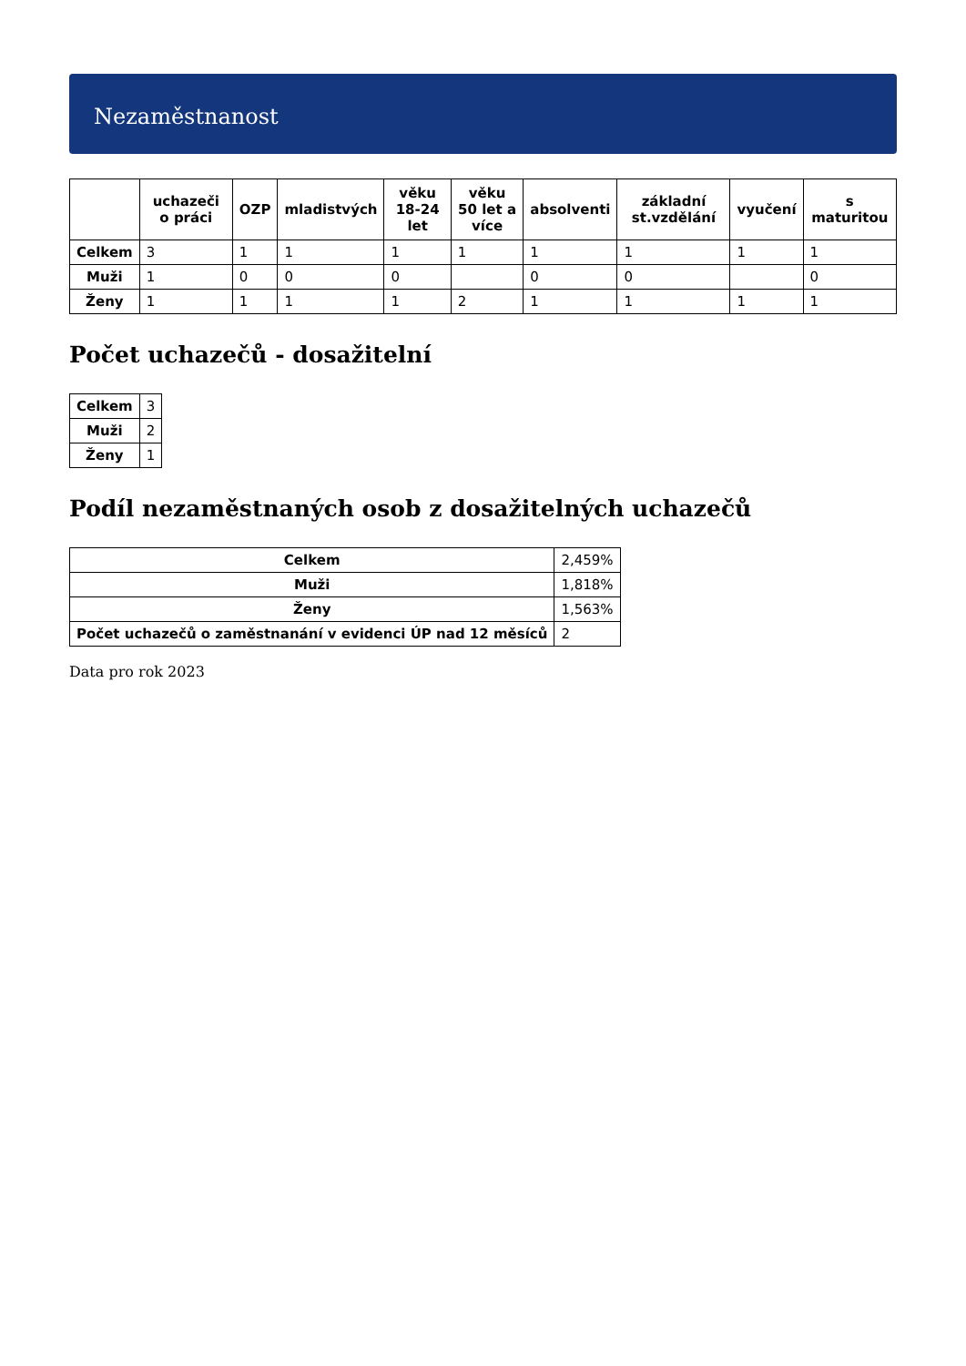Nezaměstnanost
| | uchazeči o práci | OZP | mladistvých | věku 18-24 let | věku 50 let a více | absolventi | základní st.vzdělání | vyučení | s maturitou |
| --- | --- | --- | --- | --- | --- | --- | --- | --- | --- |
| Celkem | 3 | 1 | 1 | 1 | 1 | 1 | 1 | 1 | 1 |
| Muži | 1 | 0 | 0 | 0 | | 0 | 0 | | 0 |
| Ženy | 1 | 1 | 1 | 1 | 2 | 1 | 1 | 1 | 1 |
Počet uchazečů - dosažitelní
| Celkem | 3 |
| Muži | 2 |
| Ženy | 1 |
Podíl nezaměstnaných osob z dosažitelných uchazečů
| Celkem | 2,459% |
| Muži | 1,818% |
| Ženy | 1,563% |
| Počet uchazečů o zaměstnanání v evidenci ÚP nad 12 měsíců | 2 |
Data pro rok 2023